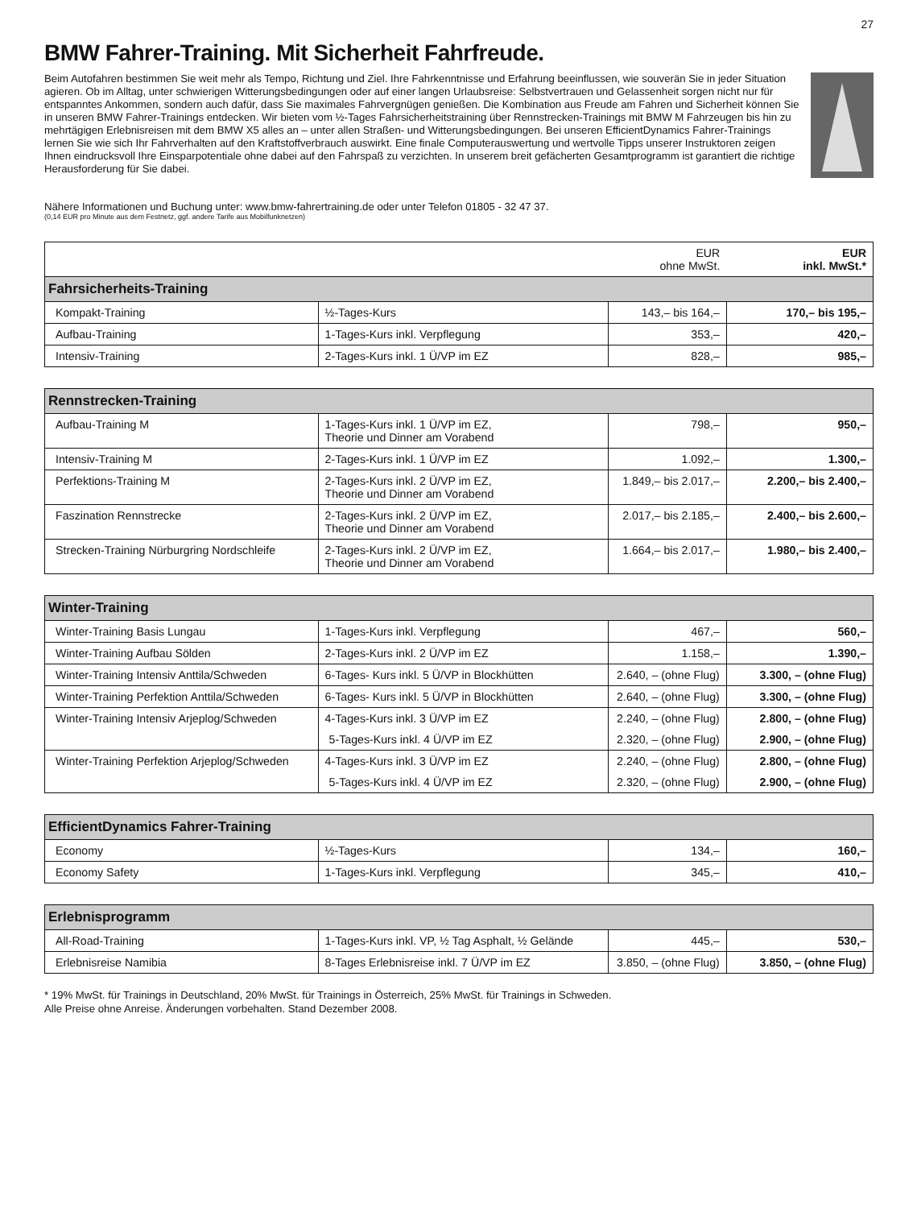27
BMW Fahrer-Training. Mit Sicherheit Fahrfreude.
Beim Autofahren bestimmen Sie weit mehr als Tempo, Richtung und Ziel. Ihre Fahrkenntnisse und Erfahrung beeinflussen, wie souverän Sie in jeder Situation agieren. Ob im Alltag, unter schwierigen Witterungsbedingungen oder auf einer langen Urlaubsreise: Selbstvertrauen und Gelassenheit sorgen nicht nur für entspanntes Ankommen, sondern auch dafür, dass Sie maximales Fahrvergnügen genießen. Die Kombination aus Freude am Fahren und Sicherheit können Sie in unseren BMW Fahrer-Trainings entdecken. Wir bieten vom ½-Tages Fahrsicherheits­training über Rennstrecken-Trainings mit BMW M Fahrzeugen bis hin zu mehrtägigen Erlebnisreisen mit dem BMW X5 alles an – unter allen Straßen- und Witterungsbedingungen. Bei unseren EfficientDynamics Fahrer-Trainings lernen Sie wie sich Ihr Fahrverhalten auf den Kraft­stoffverbrauch auswirkt. Eine finale Computerauswertung und wertvolle Tipps unserer Instruktoren zeigen Ihnen eindrucksvoll Ihre Einsparpo­tentiale ohne dabei auf den Fahrspaß zu verzichten. In unserem breit gefächerten Gesamtprogramm ist garantiert die richtige Herausforderung für Sie dabei.
Nähere Informationen und Buchung unter: www.bmw-fahrertraining.de oder unter Telefon 01805 - 32 47 37.
(0,14 EUR pro Minute aus dem Festnetz, ggf. andere Tarife aus Mobilfunknetzen)
| | | EUR ohne MwSt. | EUR inkl. MwSt.* |
| Fahrsicherheits-Training | | | |
| Kompakt-Training | ½-Tages-Kurs | 143,– bis 164,– | 170,– bis 195,– |
| Aufbau-Training | 1-Tages-Kurs inkl. Verpflegung | 353,– | 420,– |
| Intensiv-Training | 2-Tages-Kurs inkl. 1 Ü/VP im EZ | 828,– | 985,– |
| Rennstrecken-Training | | | |
| --- | --- | --- | --- |
| Aufbau-Training M | 1-Tages-Kurs inkl. 1 Ü/VP im EZ, Theorie und Dinner am Vorabend | 798,– | 950,– |
| Intensiv-Training M | 2-Tages-Kurs inkl. 1 Ü/VP im EZ | 1.092,– | 1.300,– |
| Perfektions-Training M | 2-Tages-Kurs inkl. 2 Ü/VP im EZ, Theorie und Dinner am Vorabend | 1.849,– bis 2.017,– | 2.200,– bis 2.400,– |
| Faszination Rennstrecke | 2-Tages-Kurs inkl. 2 Ü/VP im EZ, Theorie und Dinner am Vorabend | 2.017,– bis 2.185,– | 2.400,– bis 2.600,– |
| Strecken-Training Nürburgring Nordschleife | 2-Tages-Kurs inkl. 2 Ü/VP im EZ, Theorie und Dinner am Vorabend | 1.664,– bis 2.017,– | 1.980,– bis 2.400,– |
| Winter-Training | | | |
| --- | --- | --- | --- |
| Winter-Training Basis Lungau | 1-Tages-Kurs inkl. Verpflegung | 467,– | 560,– |
| Winter-Training Aufbau Sölden | 2-Tages-Kurs inkl. 2 Ü/VP im EZ | 1.158,– | 1.390,– |
| Winter-Training Intensiv Anttila/Schweden | 6-Tages- Kurs inkl. 5 Ü/VP in Blockhütten | 2.640, – (ohne Flug) | 3.300, – (ohne Flug) |
| Winter-Training Perfektion Anttila/Schweden | 6-Tages- Kurs inkl. 5 Ü/VP in Blockhütten | 2.640, – (ohne Flug) | 3.300, – (ohne Flug) |
| Winter-Training Intensiv Arjeplog/Schweden | 4-Tages-Kurs inkl. 3 Ü/VP im EZ | 2.240, – (ohne Flug) | 2.800, – (ohne Flug) |
| | 5-Tages-Kurs inkl. 4 Ü/VP im EZ | 2.320, – (ohne Flug) | 2.900, – (ohne Flug) |
| Winter-Training Perfektion Arjeplog/Schweden | 4-Tages-Kurs inkl. 3 Ü/VP im EZ | 2.240, – (ohne Flug) | 2.800, – (ohne Flug) |
| | 5-Tages-Kurs inkl. 4 Ü/VP im EZ | 2.320, – (ohne Flug) | 2.900, – (ohne Flug) |
| EfficientDynamics Fahrer-Training | | | |
| --- | --- | --- | --- |
| Economy | ½-Tages-Kurs | 134,– | 160,– |
| Economy Safety | 1-Tages-Kurs inkl. Verpflegung | 345,– | 410,– |
| Erlebnisprogramm | | | |
| --- | --- | --- | --- |
| All-Road-Training | 1-Tages-Kurs inkl. VP, ½ Tag Asphalt, ½ Gelände | 445,– | 530,– |
| Erlebnisreise Namibia | 8-Tages Erlebnisreise inkl. 7 Ü/VP im EZ | 3.850, – (ohne Flug) | 3.850, – (ohne Flug) |
* 19% MwSt. für Trainings in Deutschland, 20% MwSt. für Trainings in Österreich, 25% MwSt. für Trainings in Schweden.
Alle Preise ohne Anreise. Änderungen vorbehalten. Stand Dezember 2008.